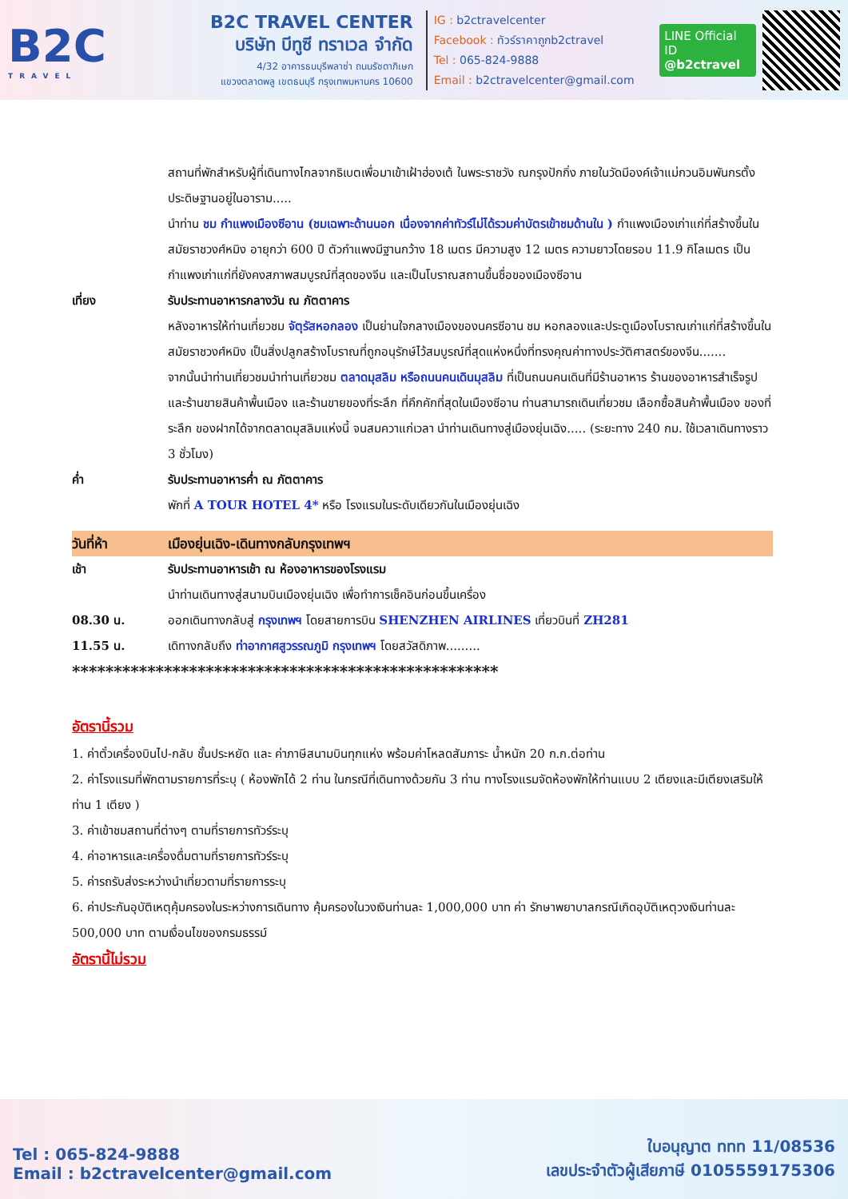B2C
TRAVEL
B2C TRAVEL CENTER
บริษัท บีทูซี ทราเวล จำกัด
4/32 อาคารธนบุรีพลาซ่า ถนนรัชดาภิเษก
แขวงตลาดพลู เขตธนบุรี กรุงเทพมหานคร 10600
IG : b2ctravelcenter
Facebook : ทัวร์ราคาถูกb2ctravel
Tel : 065-824-9888
Email : b2ctravelcenter@gmail.com
LINE Official ID
@b2ctravel
สถานที่พักสำหรับผู้ที่เดินทางไกลจากธิเบตเพื่อมาเข้าเฝ้าฮ่องเต้ ในพระราชวัง ณกรุงปักกิ่ง ภายในวัดมีองค์เจ้าแม่กวนอิมพันกรตั้งประดิษฐานอยู่ในอาราม.....
นำท่าน ชม กำแพงเมืองซีอาน (ชมเฉพาะด้านนอก เนื่องจากค่าทัวร์ไม่ได้รวมค่าบัตรเข้าชมด้านใน ) กำแพงเมืองเก่าแก่ที่สร้างขึ้นในสมัยราชวงศ์หมิง อายุกว่า 600 ปี ตัวกำแพงมีฐานกว้าง 18 เมตร มีความสูง 12 เมตร ความยาวโดยรอบ 11.9 กิโลเมตร เป็นกำแพงเก่าแก่ที่ยังคงสภาพสมบูรณ์ที่สุดของจีน และเป็นโบราณสถานขึ้นชื่อของเมืองซีอาน
เที่ยง รับประทานอาหารกลางวัน ณ ภัตตาคาร
หลังอาหารให้ท่านเที่ยวชม จัตุรัสหอกลอง เป็นย่านใจกลางเมืองของนครซีอาน ชม หอกลองและประตูเมืองโบราณเก่าแก่ที่สร้างขึ้นในสมัยราชวงศ์หมิง เป็นสิ่งปลูกสร้างโบราณที่ถูกอนุรักษ์ไว้สมบูรณ์ที่สุดแห่งหนึ่งที่ทรงคุณค่าทางประวัติศาสตร์ของจีน.......
จากนั้นนำท่านเที่ยวชมนำท่านเที่ยวชม ตลาดมุสลิม หรือถนนคนเดินมุสลิม ที่เป็นถนนคนเดินที่มีร้านอาหาร ร้านของอาหารสำเร็จรูป และร้านขายสินค้าพื้นเมือง และร้านขายของที่ระลึก ที่คึกคักที่สุดในเมืองซีอาน ท่านสามารถเดินเที่ยวชม เลือกซื้อสินค้าพื้นเมือง ของที่ระลึก ของฝากได้จากตลาดมุสลิมแห่งนี้ จนสมควาแก่เวลา นำท่านเดินทางสู่เมืองยุ่นเฉิง..... (ระยะทาง 240 กม. ใช้เวลาเดินทางราว 3 ชั่วโมง)
ค่ำ รับประทานอาหารค่ำ ณ ภัตตาคาร
พักที่ A TOUR HOTEL 4* หรือ โรงแรมในระดับเดียวกันในเมืองยุ่นเฉิง
วันที่ห้า เมืองยุ่นเฉิง-เดินทางกลับกรุงเทพฯ
เช้า รับประทานอาหารเช้า ณ ห้องอาหารของโรงแรม
นำท่านเดินทางสู่สนามบินเมืองยุ่นเฉิง เพื่อทำการเช็คอินก่อนขึ้นเครื่อง
08.30 น. ออกเดินทางกลับสู่ กรุงเทพฯ โดยสายการบิน SHENZHEN AIRLINES เที่ยวบินที่ ZH281
11.55 น. เดิทางกลับถึง ท่าอากาศสูวรรณภูมิ กรุงเทพฯ โดยสวัสดิภาพ.........
***************************************************
อัตรานี้รวม
1. ค่าตั๋วเครื่องบินไป-กลับ ชั้นประหยัด และ ค่าภาษีสนามบินทุกแห่ง พร้อมค่าโหลดสัมภาระ น้ำหนัก 20 ก.ก.ต่อท่าน
2. ค่าโรงแรมที่พักตามรายการที่ระบุ ( ห้องพักได้ 2 ท่าน ในกรณีที่เดินทางด้วยกัน 3 ท่าน ทางโรงแรมจัดห้องพักให้ท่านแบบ 2 เตียงและมีเตียงเสริมให้ท่าน 1 เตียง )
3. ค่าเข้าชมสถานที่ต่างๆ ตามที่รายการทัวร์ระบุ
4. ค่าอาหารและเครื่องดื่มตามที่รายการทัวร์ระบุ
5. ค่ารถรับส่งระหว่างนำเที่ยวตามที่รายการระบุ
6. ค่าประกันอุบัติเหตุคุ้มครองในระหว่างการเดินทาง คุ้มครองในวงเงินท่านละ 1,000,000 บาท ค่า รักษาพยาบาลกรณีเกิดอุบัติเหตุวงเงินท่านละ 500,000 บาท ตามเงื่อนไขของกรมธรรม์
อัตรานี้ไม่รวม
Tel : 065-824-9888
Email : b2ctravelcenter@gmail.com
ใบอนุญาต ททท 11/08536
เลขประจำตัวผู้เสียภาษี 0105559175306